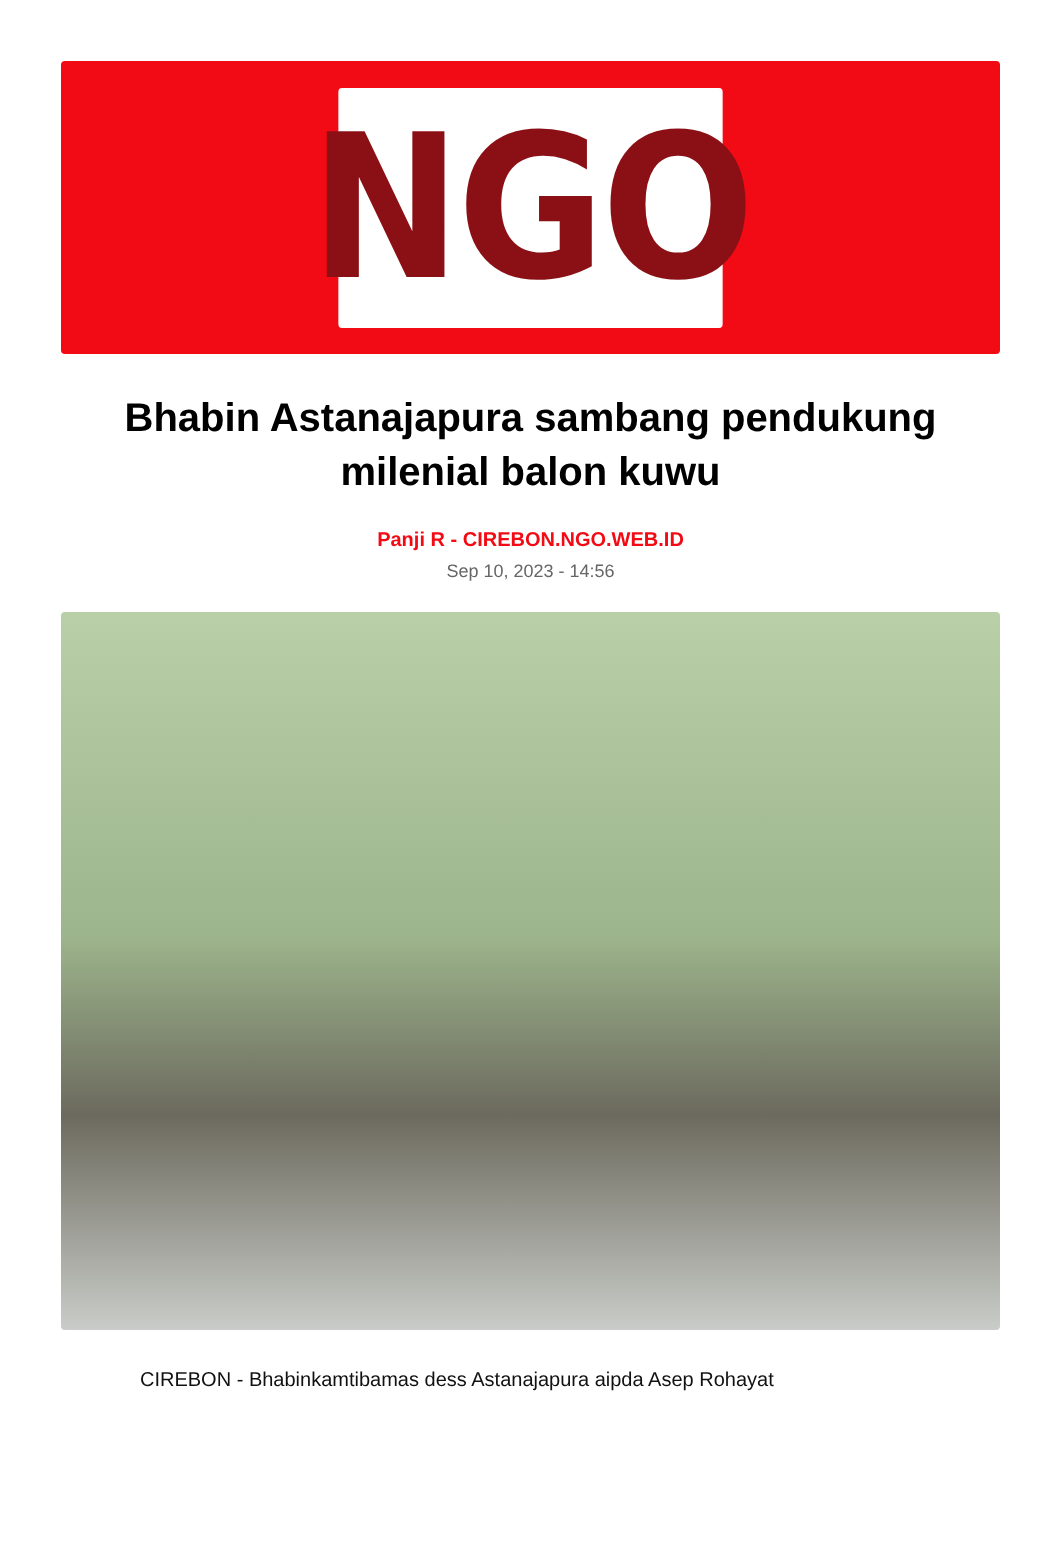NGO
Bhabin Astanajapura sambang pendukung milenial balon kuwu
Panji R - CIREBON.NGO.WEB.ID
Sep 10, 2023 - 14:56
CIREBON - Bhabinkamtibamas dess Astanajapura aipda Asep Rohayat